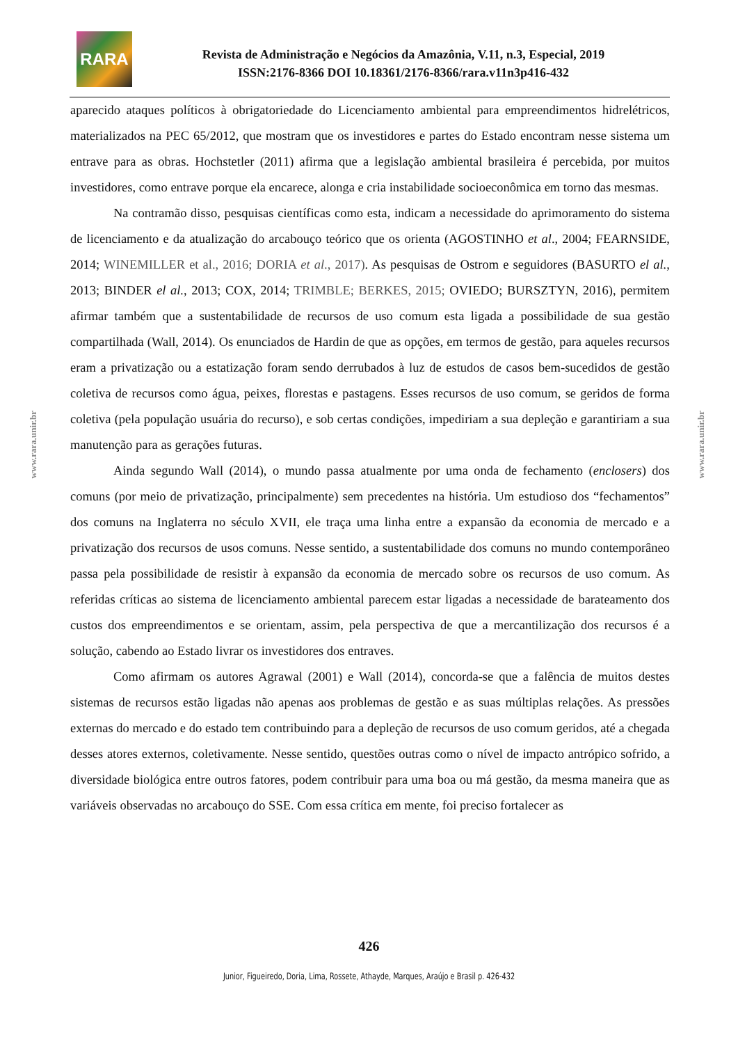RARA
Revista de Administração e Negócios da Amazônia, V.11, n.3, Especial, 2019
ISSN:2176-8366 DOI 10.18361/2176-8366/rara.v11n3p416-432
www.rara.unir.br
www.rara.unir.br
aparecido ataques políticos à obrigatoriedade do Licenciamento ambiental para empreendimentos hidrelétricos, materializados na PEC 65/2012, que mostram que os investidores e partes do Estado encontram nesse sistema um entrave para as obras. Hochstetler (2011) afirma que a legislação ambiental brasileira é percebida, por muitos investidores, como entrave porque ela encarece, alonga e cria instabilidade socioeconômica em torno das mesmas.
Na contramão disso, pesquisas científicas como esta, indicam a necessidade do aprimoramento do sistema de licenciamento e da atualização do arcabouço teórico que os orienta (AGOSTINHO et al., 2004; FEARNSIDE, 2014; WINEMILLER et al., 2016; DORIA et al., 2017). As pesquisas de Ostrom e seguidores (BASURTO el al., 2013; BINDER el al., 2013; COX, 2014; TRIMBLE; BERKES, 2015; OVIEDO; BURSZTYN, 2016), permitem afirmar também que a sustentabilidade de recursos de uso comum esta ligada a possibilidade de sua gestão compartilhada (Wall, 2014). Os enunciados de Hardin de que as opções, em termos de gestão, para aqueles recursos eram a privatização ou a estatização foram sendo derrubados à luz de estudos de casos bem-sucedidos de gestão coletiva de recursos como água, peixes, florestas e pastagens. Esses recursos de uso comum, se geridos de forma coletiva (pela população usuária do recurso), e sob certas condições, impediriam a sua depleção e garantiriam a sua manutenção para as gerações futuras.
Ainda segundo Wall (2014), o mundo passa atualmente por uma onda de fechamento (enclosers) dos comuns (por meio de privatização, principalmente) sem precedentes na história. Um estudioso dos “fechamentos” dos comuns na Inglaterra no século XVII, ele traça uma linha entre a expansão da economia de mercado e a privatização dos recursos de usos comuns. Nesse sentido, a sustentabilidade dos comuns no mundo contemporâneo passa pela possibilidade de resistir à expansão da economia de mercado sobre os recursos de uso comum. As referidas críticas ao sistema de licenciamento ambiental parecem estar ligadas a necessidade de barateamento dos custos dos empreendimentos e se orientam, assim, pela perspectiva de que a mercantilização dos recursos é a solução, cabendo ao Estado livrar os investidores dos entraves.
Como afirmam os autores Agrawal (2001) e Wall (2014), concorda-se que a falência de muitos destes sistemas de recursos estão ligadas não apenas aos problemas de gestão e as suas múltiplas relações. As pressões externas do mercado e do estado tem contribuindo para a depleção de recursos de uso comum geridos, até a chegada desses atores externos, coletivamente. Nesse sentido, questões outras como o nível de impacto antrópico sofrido, a diversidade biológica entre outros fatores, podem contribuir para uma boa ou má gestão, da mesma maneira que as variáveis observadas no arcabouço do SSE. Com essa crítica em mente, foi preciso fortalecer as
426
Junior, Figueiredo, Doria, Lima, Rossete, Athayde, Marques, Araújo e Brasil p. 426-432